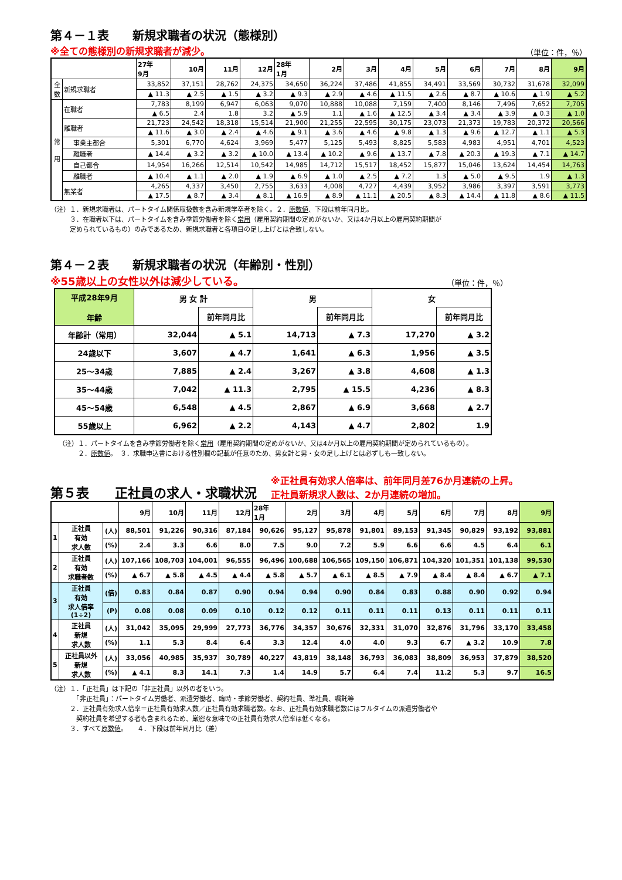第４－１表　　新規求職者の状況（態様別）
※全ての態様別の新規求職者が減少。 （単位：件，％）
| | | 27年 9月 | 10月 | 11月 | 12月 | 28年 1月 | 2月 | 3月 | 4月 | 5月 | 6月 | 7月 | 8月 | 9月 |
| --- | --- | --- | --- | --- | --- | --- | --- | --- | --- | --- | --- | --- | --- | --- |
| 全 数 | 新規求職者 | 33,852 | 37,151 | 28,762 | 24,375 | 34,650 | 36,224 | 37,486 | 41,855 | 34,491 | 33,569 | 30,732 | 31,678 | 32,099 |
| | | ▲ 11.3 | ▲ 2.5 | ▲ 1.5 | ▲ 3.2 | ▲ 9.3 | ▲ 2.9 | ▲ 4.6 | ▲ 11.5 | ▲ 2.6 | ▲ 8.7 | ▲ 10.6 | ▲ 1.9 | ▲ 5.2 |
| 常 用 | 在職者 | 7,783 | 8,199 | 6,947 | 6,063 | 9,070 | 10,888 | 10,088 | 7,159 | 7,400 | 8,146 | 7,496 | 7,652 | 7,705 |
| | | ▲ 6.5 | 2.4 | 1.8 | 3.2 | ▲ 5.9 | 1.1 | ▲ 1.6 | ▲ 12.5 | ▲ 3.4 | ▲ 3.4 | ▲ 3.9 | ▲ 0.3 | ▲ 1.0 |
| | 離職者 | 21,723 | 24,542 | 18,318 | 15,514 | 21,900 | 21,255 | 22,595 | 30,175 | 23,073 | 21,373 | 19,783 | 20,372 | 20,566 |
| | | ▲ 11.6 | ▲ 3.0 | ▲ 2.4 | ▲ 4.6 | ▲ 9.1 | ▲ 3.6 | ▲ 4.6 | ▲ 9.8 | ▲ 1.3 | ▲ 9.6 | ▲ 12.7 | ▲ 1.1 | ▲ 5.3 |
| | 事業主都合 | 5,301 | 6,770 | 4,624 | 3,969 | 5,477 | 5,125 | 5,493 | 8,825 | 5,583 | 4,983 | 4,951 | 4,701 | 4,523 |
| | 離職者 | ▲ 14.4 | ▲ 3.2 | ▲ 3.2 | ▲ 10.0 | ▲ 13.4 | ▲ 10.2 | ▲ 9.6 | ▲ 13.7 | ▲ 7.8 | ▲ 20.3 | ▲ 19.3 | ▲ 7.1 | ▲ 14.7 |
| | 自己都合 | 14,954 | 16,266 | 12,514 | 10,542 | 14,985 | 14,712 | 15,517 | 18,452 | 15,877 | 15,046 | 13,624 | 14,454 | 14,763 |
| | 離職者 | ▲ 10.4 | ▲ 1.1 | ▲ 2.0 | ▲ 1.9 | ▲ 6.9 | ▲ 1.0 | ▲ 2.5 | ▲ 7.2 | 1.3 | ▲ 5.0 | ▲ 9.5 | 1.9 | ▲ 1.3 |
| | 無業者 | 4,265 | 4,337 | 3,450 | 2,755 | 3,633 | 4,008 | 4,727 | 4,439 | 3,952 | 3,986 | 3,397 | 3,591 | 3,773 |
| | | ▲ 17.5 | ▲ 8.7 | ▲ 3.4 | ▲ 8.1 | ▲ 16.9 | ▲ 8.9 | ▲ 11.1 | ▲ 20.5 | ▲ 8.3 | ▲ 14.4 | ▲ 11.8 | ▲ 8.6 | ▲ 11.5 |
（注）１．新規求職者は、パートタイム関係取扱数を含み新規学卒者を除く。２．原数値、下段は前年同月比。
　　　３．在職者以下は、パートタイムを含み季節労働者を除く常用（雇用契約期間の定めがないか、又は4か月以上の雇用契約期間が
　　　定められているもの）のみであるため、新規求職者と各項目の足し上げとは合致しない。
第４－２表　　新規求職者の状況（年齢別・性別）
※55歳以上の女性以外は減少している。 （単位：件，％）
| 平成28年9月 年齢 | 男 女 計 | | 男 | | 女 | |
| --- | --- | --- | --- | --- | --- | --- |
| | | 前年同月比 | | 前年同月比 | | 前年同月比 |
| 年齢計（常用） | 32,044 | ▲ 5.1 | 14,713 | ▲ 7.3 | 17,270 | ▲ 3.2 |
| 24歳以下 | 3,607 | ▲ 4.7 | 1,641 | ▲ 6.3 | 1,956 | ▲ 3.5 |
| 25～34歳 | 7,885 | ▲ 2.4 | 3,267 | ▲ 3.8 | 4,608 | ▲ 1.3 |
| 35～44歳 | 7,042 | ▲ 11.3 | 2,795 | ▲ 15.5 | 4,236 | ▲ 8.3 |
| 45～54歳 | 6,548 | ▲ 4.5 | 2,867 | ▲ 6.9 | 3,668 | ▲ 2.7 |
| 55歳以上 | 6,962 | ▲ 2.2 | 4,143 | ▲ 4.7 | 2,802 | 1.9 |
（注）１．パートタイムを含み季節労働者を除く常用（雇用契約期間の定めがないか、又は4か月以上の雇用契約期間が定められているもの）。
　　　２．原数値。　３．求職申込書における性別欄の記載が任意のため、男女計と男・女の足し上げとは必ずしも一致しない。
第５表　　正社員の求人・求職状況
※正社員有効求人倍率は、前年同月差76か月連続の上昇。
正社員新規求人数は、2か月連続の増加。
| | | | 9月 | 10月 | 11月 | 12月 | 28年 1月 | 2月 | 3月 | 4月 | 5月 | 6月 | 7月 | 8月 | 9月 |
| --- | --- | --- | --- | --- | --- | --- | --- | --- | --- | --- | --- | --- | --- | --- | --- |
| 1 | 正社員 有効 求人数 | (人) | 88,501 | 91,226 | 90,316 | 87,184 | 90,626 | 95,127 | 95,878 | 91,801 | 89,153 | 91,345 | 90,829 | 93,192 | 93,881 |
| | | (%) | 2.4 | 3.3 | 6.6 | 8.0 | 7.5 | 9.0 | 7.2 | 5.9 | 6.6 | 6.6 | 4.5 | 6.4 | 6.1 |
| 2 | 正社員 有効 求職者数 | (人) | 107,166 | 108,703 | 104,001 | 96,555 | 96,496 | 100,688 | 106,565 | 109,150 | 106,871 | 104,320 | 101,351 | 101,138 | 99,530 |
| | | (%) | ▲ 6.7 | ▲ 5.8 | ▲ 4.5 | ▲ 4.4 | ▲ 5.8 | ▲ 5.7 | ▲ 6.1 | ▲ 8.5 | ▲ 7.9 | ▲ 8.4 | ▲ 8.4 | ▲ 6.7 | ▲ 7.1 |
| 3 | 正社員 有効 求人倍率 (1÷2) | (倍) | 0.83 | 0.84 | 0.87 | 0.90 | 0.94 | 0.94 | 0.90 | 0.84 | 0.83 | 0.88 | 0.90 | 0.92 | 0.94 |
| | | (P) | 0.08 | 0.08 | 0.09 | 0.10 | 0.12 | 0.12 | 0.11 | 0.11 | 0.11 | 0.13 | 0.11 | 0.11 | 0.11 |
| 4 | 正社員 新規 求人数 | (人) | 31,042 | 35,095 | 29,999 | 27,773 | 36,776 | 34,357 | 30,676 | 32,331 | 31,070 | 32,876 | 31,796 | 33,170 | 33,458 |
| | | (%) | 1.1 | 5.3 | 8.4 | 6.4 | 3.3 | 12.4 | 4.0 | 4.0 | 9.3 | 6.7 | ▲ 3.2 | 10.9 | 7.8 |
| 5 | 正社員以外 新規 求人数 | (人) | 33,056 | 40,985 | 35,937 | 30,789 | 40,227 | 43,819 | 38,148 | 36,793 | 36,083 | 38,809 | 36,953 | 37,879 | 38,520 |
| | | (%) | ▲ 4.1 | 8.3 | 14.1 | 7.3 | 1.4 | 14.9 | 5.7 | 6.4 | 7.4 | 11.2 | 5.3 | 9.7 | 16.5 |
（注）１．「正社員」は下記の「非正社員」以外の者をいう。
　　　　「非正社員」：パートタイム労働者、派遣労働者、臨時・季節労働者、契約社員、準社員、嘱託等
　　　２．正社員有効求人倍率＝正社員有効求人数／正社員有効求職者数。なお、正社員有効求職者数にはフルタイムの派遣労働者や
　　　　契約社員を希望する者も含まれるため、厳密な意味での正社員有効求人倍率は低くなる。
　　　３．すべて原数値。　　４．下段は前年同月比（差）